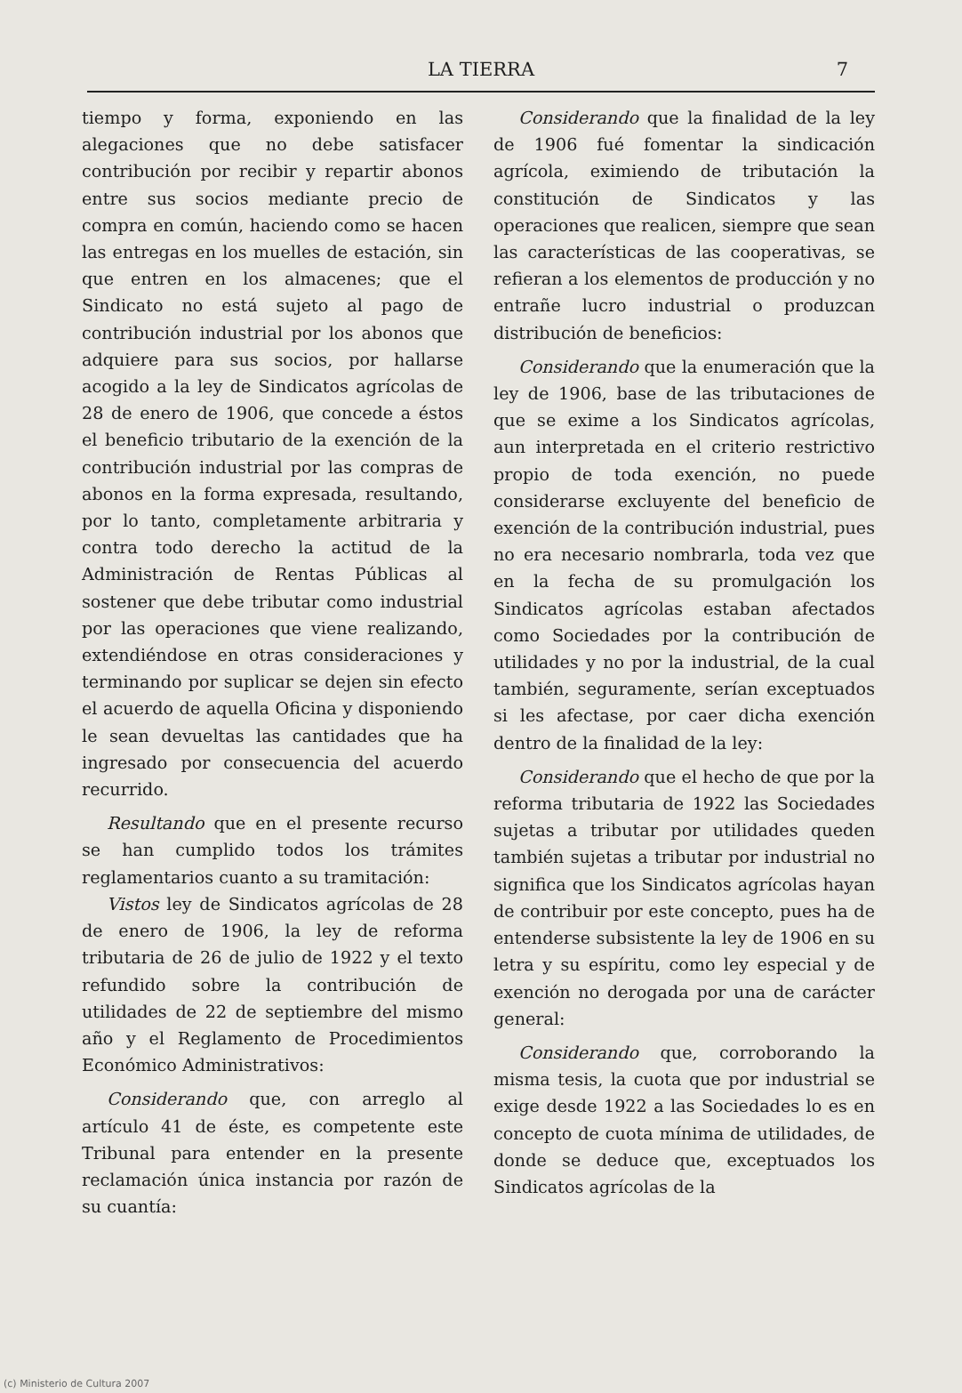LA TIERRA 7
tiempo y forma, exponiendo en las alegaciones que no debe satisfacer contribución por recibir y repartir abonos entre sus socios mediante precio de compra en común, haciendo como se hacen las entregas en los muelles de estación, sin que entren en los almacenes; que el Sindicato no está sujeto al pago de contribución industrial por los abonos que adquiere para sus socios, por hallarse acogido a la ley de Sindicatos agrícolas de 28 de enero de 1906, que concede a éstos el beneficio tributario de la exención de la contribución industrial por las compras de abonos en la forma expresada, resultando, por lo tanto, completamente arbitraria y contra todo derecho la actitud de la Administración de Rentas Públicas al sostener que debe tributar como industrial por las operaciones que viene realizando, extendiéndose en otras consideraciones y terminando por suplicar se dejen sin efecto el acuerdo de aquella Oficina y disponiendo le sean devueltas las cantidades que ha ingresado por consecuencia del acuerdo recurrido.
Resultando que en el presente recurso se han cumplido todos los trámites reglamentarios cuanto a su tramitación:
Vistos ley de Sindicatos agrícolas de 28 de enero de 1906, la ley de reforma tributaria de 26 de julio de 1922 y el texto refundido sobre la contribución de utilidades de 22 de septiembre del mismo año y el Reglamento de Procedimientos Económico Administrativos:
Considerando que, con arreglo al artículo 41 de éste, es competente este Tribunal para entender en la presente reclamación única instancia por razón de su cuantía:
Considerando que la finalidad de la ley de 1906 fué fomentar la sindicación agrícola, eximiendo de tributación la constitución de Sindicatos y las operaciones que realicen, siempre que sean las características de las cooperativas, se refieran a los elementos de producción y no entrañe lucro industrial o produzcan distribución de beneficios:
Considerando que la enumeración que la ley de 1906, base de las tributaciones de que se exime a los Sindicatos agrícolas, aun interpretada en el criterio restrictivo propio de toda exención, no puede considerarse excluyente del beneficio de exención de la contribución industrial, pues no era necesario nombrarla, toda vez que en la fecha de su promulgación los Sindicatos agrícolas estaban afectados como Sociedades por la contribución de utilidades y no por la industrial, de la cual también, seguramente, serían exceptuados si les afectase, por caer dicha exención dentro de la finalidad de la ley:
Considerando que el hecho de que por la reforma tributaria de 1922 las Sociedades sujetas a tributar por utilidades queden también sujetas a tributar por industrial no significa que los Sindicatos agrícolas hayan de contribuir por este concepto, pues ha de entenderse subsistente la ley de 1906 en su letra y su espíritu, como ley especial y de exención no derogada por una de carácter general:
Considerando que, corroborando la misma tesis, la cuota que por industrial se exige desde 1922 a las Sociedades lo es en concepto de cuota mínima de utilidades, de donde se deduce que, exceptuados los Sindicatos agrícolas de la
(c) Ministerio de Cultura 2007